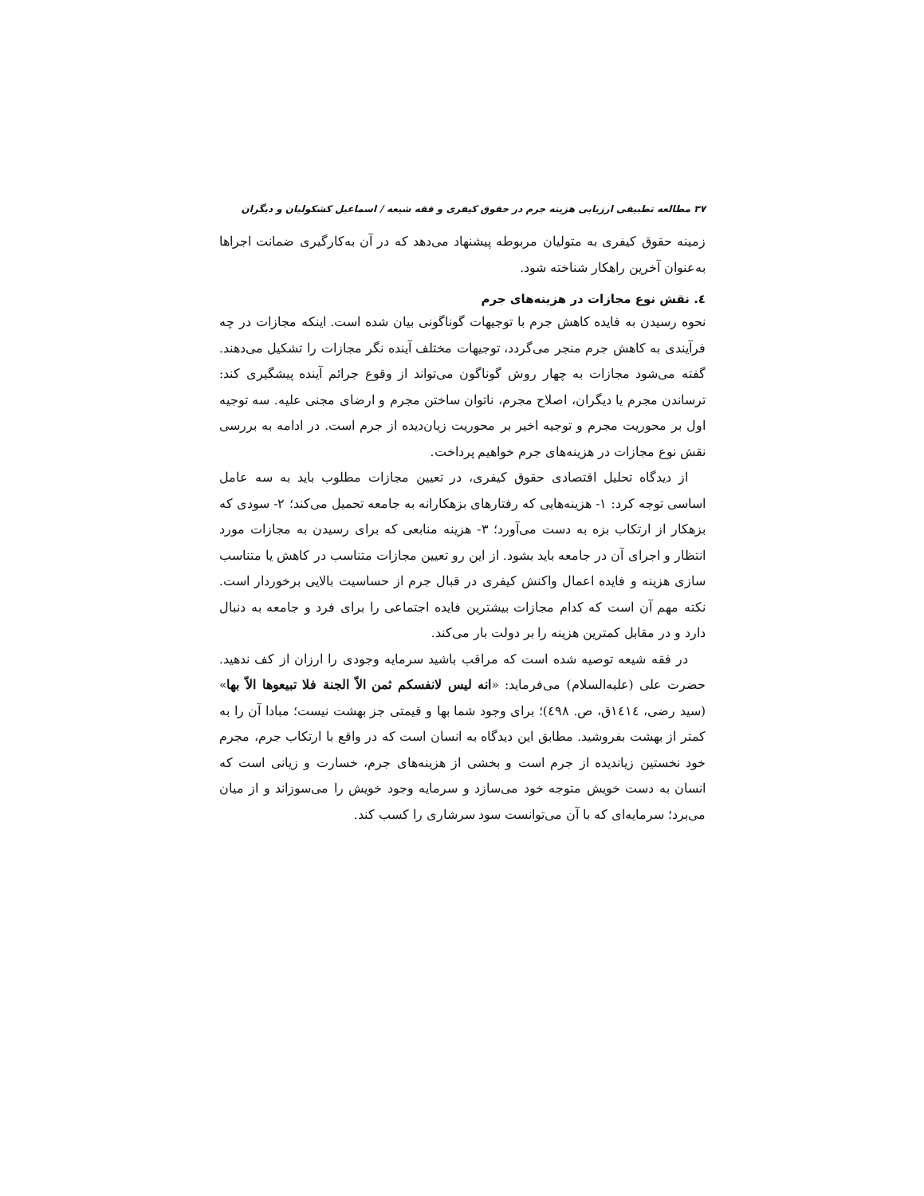۳۷ مطالعه تطبیقی ارزیابی هزینه جرم در حقوق کیفری و فقه شیعه / اسماعیل کشکولیان و دیگران
زمینه حقوق کیفری به متولیان مربوطه پیشنهاد می‌دهد که در آن به‌کارگیری ضمانت اجراها به‌عنوان آخرین راهکار شناخته شود.
٤. نقش نوع مجازات در هزینه‌های جرم
نحوه رسیدن به فایده کاهش جرم با توجیهات گوناگونی بیان شده است. اینکه مجازات در چه فرآیندی به کاهش جرم منجر می‌گردد، توجیهات مختلف آینده نگر مجازات را تشکیل می‌دهند. گفته می‌شود مجازات به چهار روش گوناگون می‌تواند از وقوع جرائم آینده پیشگیری کند: ترساندن مجرم یا دیگران، اصلاح مجرم، ناتوان ساختن مجرم و ارضای مجنی علیه. سه توجیه اول بر محوریت مجرم و توجیه اخیر بر محوریت زیان‌دیده از جرم است. در ادامه به بررسی نقش نوع مجازات در هزینه‌های جرم خواهیم پرداخت.
از دیدگاه تحلیل اقتصادی حقوق کیفری، در تعیین مجازات مطلوب باید به سه عامل اساسی توجه کرد: ۱- هزینه‌هایی که رفتارهای بزهکارانه به جامعه تحمیل می‌کند؛ ۲- سودی که بزهکار از ارتکاب بزه به دست می‌آورد؛ ۳- هزینه منابعی که برای رسیدن به مجازات مورد انتظار و اجرای آن در جامعه باید بشود. از این رو تعیین مجازات متناسب در کاهش یا متناسب سازی هزینه و فایده اعمال واکنش کیفری در قبال جرم از حساسیت بالایی برخوردار است. نکته مهم آن است که کدام مجازات بیشترین فایده اجتماعی را برای فرد و جامعه به دنبال دارد و در مقابل کمترین هزینه را بر دولت بار می‌کند.
در فقه شیعه توصیه شده است که مراقب باشید سرمایه وجودی را ارزان از کف ندهید. حضرت علی (علیه‌السلام) می‌فرماید: «انه لیس لانفسکم ثمن الاّ الجنة فلا تبیعوها الاّ بها» (سید رضی، ١٤١٤ق، ص. ٤٩٨)؛ برای وجود شما بها و قیمتی جز بهشت نیست؛ مبادا آن را به کمتر از بهشت بفروشید. مطابق این دیدگاه به انسان است که در واقع با ارتکاب جرم، مجرم خود نخستین زیاندیده از جرم است و بخشی از هزینه‌های جرم، خسارت و زیانی است که انسان به دست خویش متوجه خود می‌سازد و سرمایه وجود خویش را می‌سوزاند و از میان می‌برد؛ سرمایه‌ای که با آن می‌توانست سود سرشاری را کسب کند.